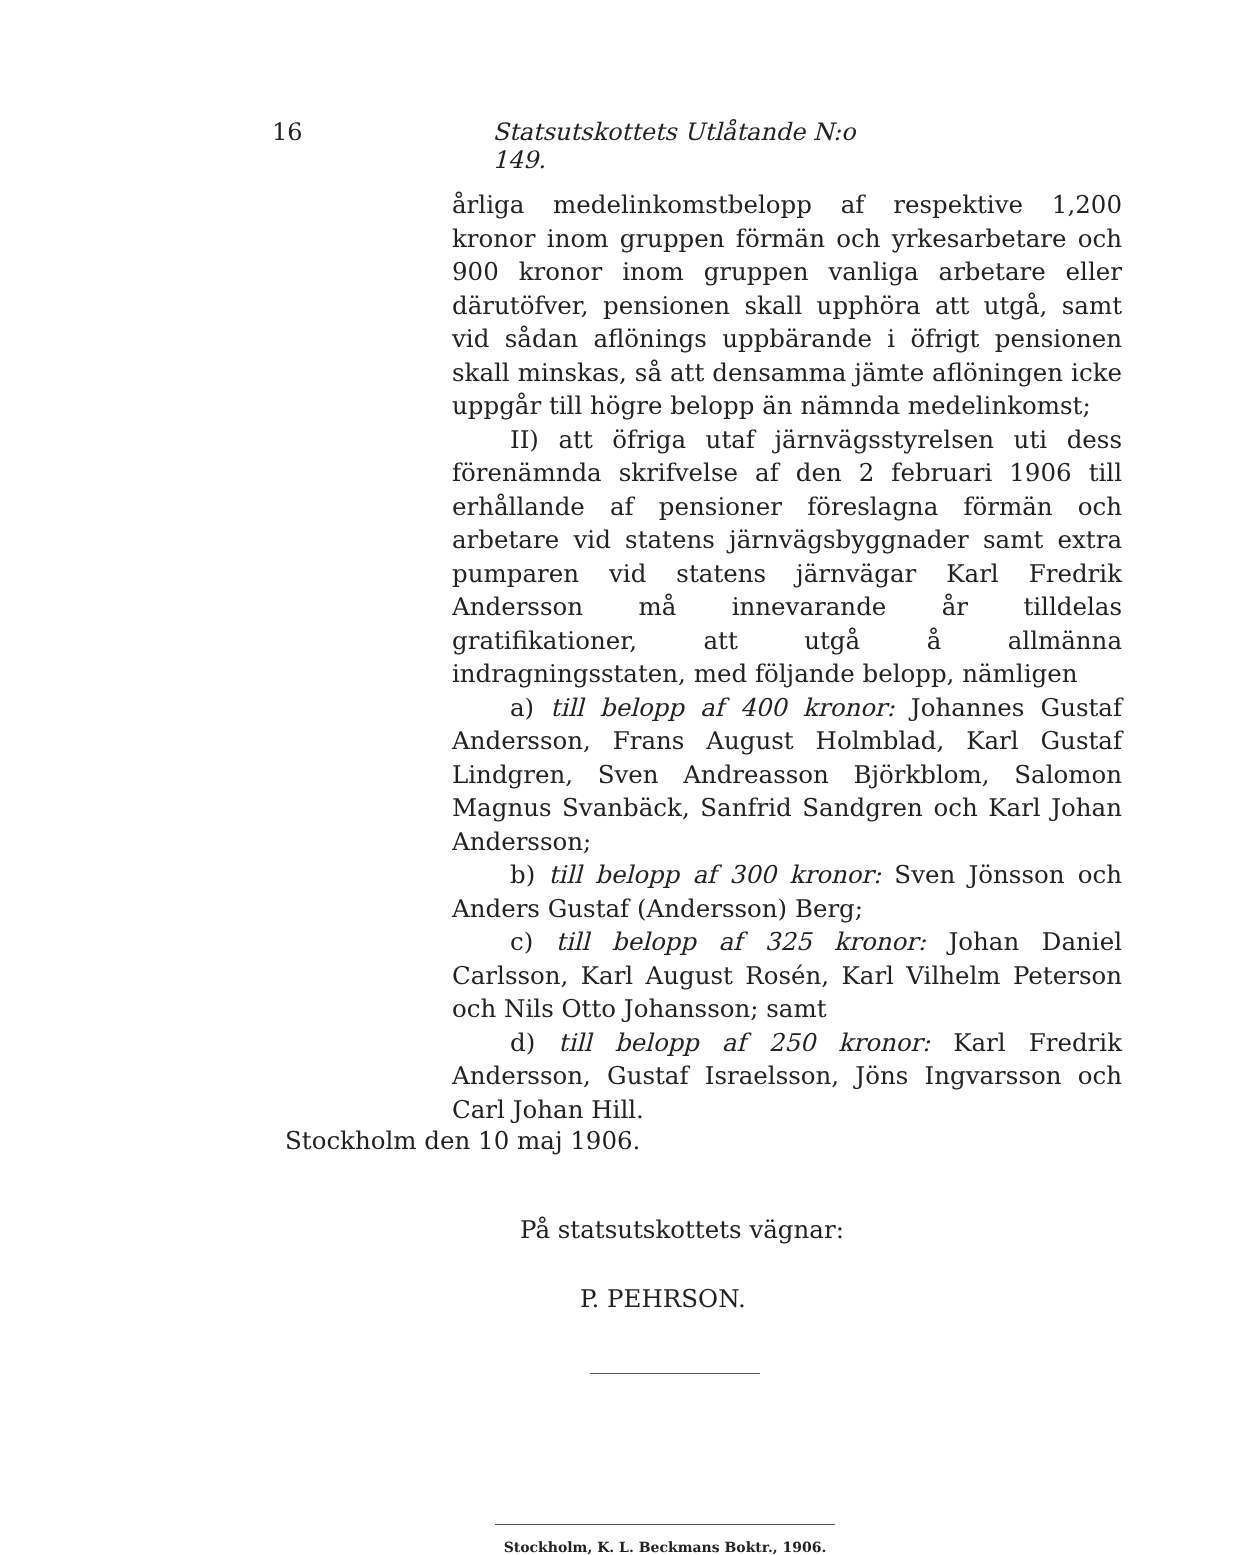16 Statsutskottets Utlåtande N:o 149.
årliga medelinkomstbelopp af respektive 1,200 kronor inom gruppen förmän och yrkesarbetare och 900 kronor inom gruppen vanliga arbetare eller därutöfver, pensionen skall upphöra att utgå, samt vid sådan aflönings uppbärande i öfrigt pensionen skall minskas, så att densamma jämte aflöningen icke uppgår till högre belopp än nämnda medelinkomst;
II) att öfriga utaf järnvägsstyrelsen uti dess förenämnda skrifvelse af den 2 februari 1906 till erhållande af pensioner föreslagna förmän och arbetare vid statens järnvägsbyggnader samt extra pumparen vid statens järnvägar Karl Fredrik Andersson må innevarande år tilldelas gratifikationer, att utgå å allmänna indragningsstaten, med följande belopp, nämligen
a) till belopp af 400 kronor: Johannes Gustaf Andersson, Frans August Holmblad, Karl Gustaf Lindgren, Sven Andreasson Björkblom, Salomon Magnus Svanbäck, Sanfrid Sandgren och Karl Johan Andersson;
b) till belopp af 300 kronor: Sven Jönsson och Anders Gustaf (Andersson) Berg;
c) till belopp af 325 kronor: Johan Daniel Carlsson, Karl August Rosén, Karl Vilhelm Peterson och Nils Otto Johansson; samt
d) till belopp af 250 kronor: Karl Fredrik Andersson, Gustaf Israelsson, Jöns Ingvarsson och Carl Johan Hill.
Stockholm den 10 maj 1906.
På statsutskottets vägnar:
P. PEHRSON.
Stockholm, K. L. Beckmans Boktr., 1906.